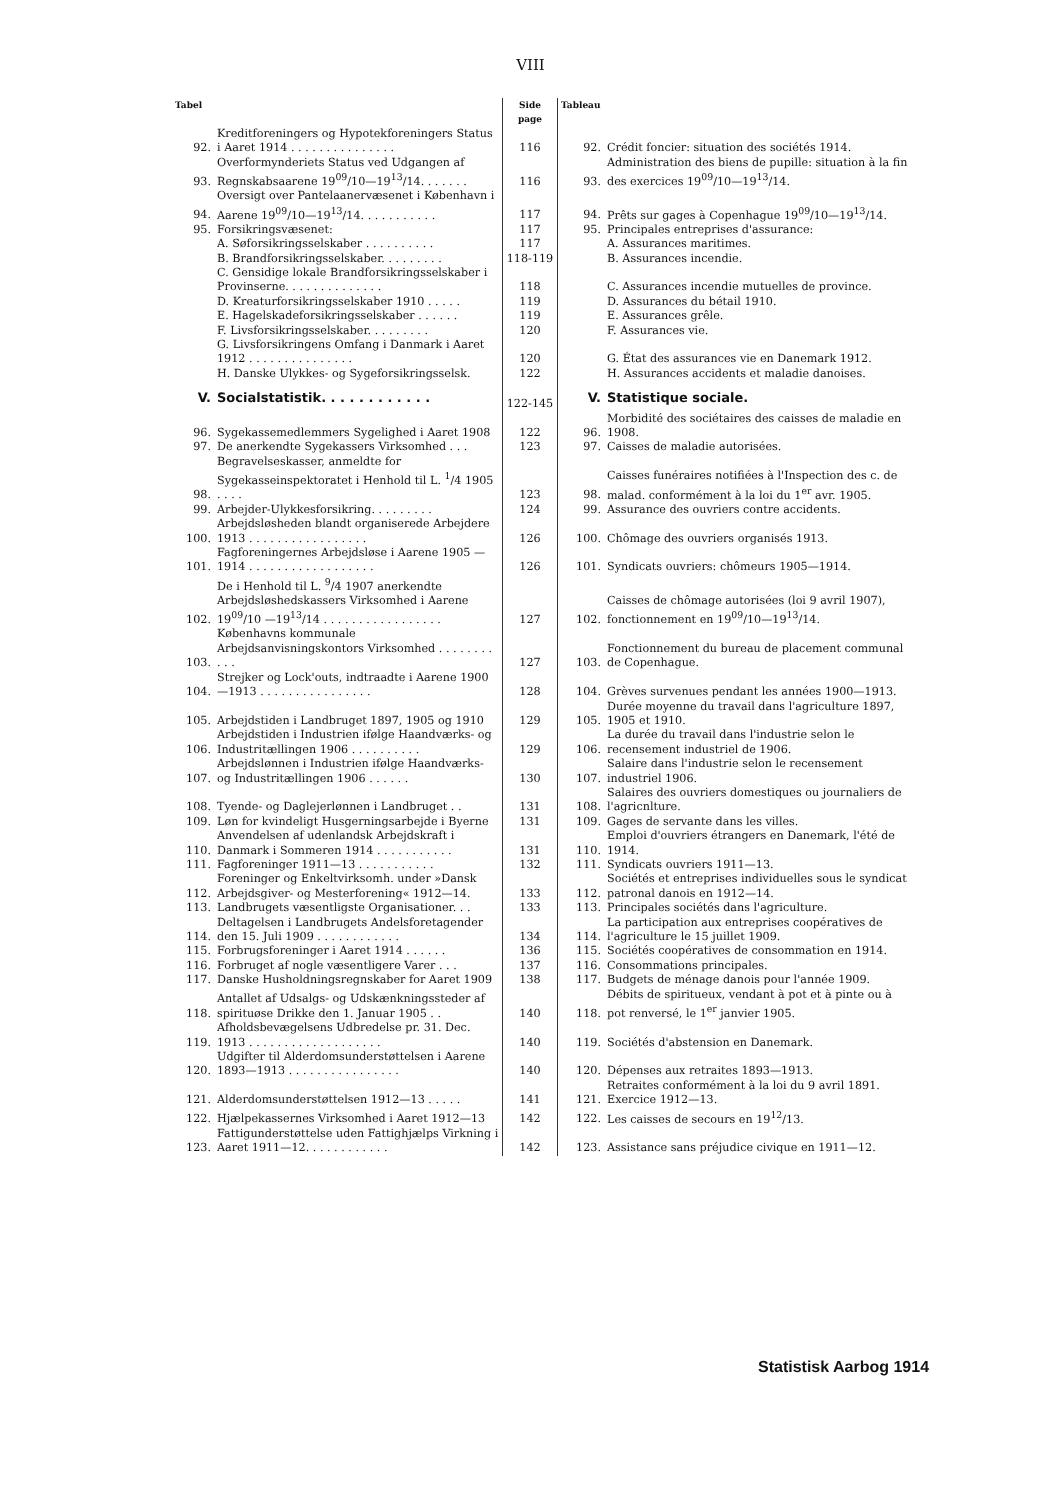VIII
| Tabel | | Side page | Tableau | |
| --- | --- | --- | --- | --- |
| 92. | Kreditforeningers og Hypotekforeningers Status i Aaret 1914 . . . . . . . . . . . . . . . | 116 | 92. | Crédit foncier: situation des sociétés 1914. |
| 93. | Overformynderiets Status ved Udgangen af Regnskabsaarene 19<sup>09</sup>/10—19<sup>13</sup>/14. . . . . . . | 116 | 93. | Administration des biens de pupille: situation à la fin des exercices 19<sup>09</sup>/10—19<sup>13</sup>/14. |
| 94. | Oversigt over Pantelaanervæsenet i København i Aarene 19<sup>09</sup>/10—19<sup>13</sup>/14. . . . . . . . . . . | 117 | 94. | Prêts sur gages à Copenhague 19<sup>09</sup>/10—19<sup>13</sup>/14. |
| 95. | Forsikringsvæsenet: | 117 | 95. | Principales entreprises d'assurance: |
| | A. Søforsikringsselskaber . . . . . . . . . . | 117 | | A. Assurances maritimes. |
| | B. Brandforsikringsselskaber. . . . . . . . . | 118-119 | | B. Assurances incendie. |
| | C. Gensidige lokale Brandforsikringsselskaber i Provinserne. . . . . . . . . . . . . . | 118 | | C. Assurances incendie mutuelles de province. |
| | D. Kreaturforsikringsselskaber 1910 . . . . . | 119 | | D. Assurances du bétail 1910. |
| | E. Hagelskadeforsikringsselskaber . . . . . . | 119 | | E. Assurances grêle. |
| | F. Livsforsikringsselskaber. . . . . . . . . | 120 | | F. Assurances vie. |
| | G. Livsforsikringens Omfang i Danmark i Aaret 1912 . . . . . . . . . . . . . . . | 120 | | G. État des assurances vie en Danemark 1912. |
| | H. Danske Ulykkes- og Sygeforsikringsselsk. | 122 | | H. Assurances accidents et maladie danoises. |
| V. | Socialstatistik. . . . . . . . . . . . | 122-145 | V. | Statistique sociale. |
| 96. | Sygekassemedlemmers Sygelighed i Aaret 1908 | 122 | 96. | Morbidité des sociétaires des caisses de maladie en 1908. |
| 97. | De anerkendte Sygekassers Virksomhed . . . | 123 | 97. | Caisses de maladie autorisées. |
| 98. | Begravelseskasser, anmeldte for Sygekasseinspektoratet i Henhold til L. <sup>1</sup>/4 1905 . . . . | 123 | 98. | Caisses funéraires notifiées à l'Inspection des c. de malad. conformément à la loi du 1<sup>er</sup> avr. 1905. |
| 99. | Arbejder-Ulykkesforsikring. . . . . . . . . | 124 | 99. | Assurance des ouvriers contre accidents. |
| 100. | Arbejdsløsheden blandt organiserede Arbejdere 1913 . . . . . . . . . . . . . . . . . | 126 | 100. | Chômage des ouvriers organisés 1913. |
| 101. | Fagforeningernes Arbejdsløse i Aarene 1905 —1914 . . . . . . . . . . . . . . . . . . | 126 | 101. | Syndicats ouvriers: chômeurs 1905—1914. |
| 102. | De i Henhold til L. <sup>9</sup>/4 1907 anerkendte Arbejdsløshedskassers Virksomhed i Aarene 19<sup>09</sup>/10 —19<sup>13</sup>/14 . . . . . . . . . . . . . . . . . | 127 | 102. | Caisses de chômage autorisées (loi 9 avril 1907), fonctionnement en 19<sup>09</sup>/10—19<sup>13</sup>/14. |
| 103. | Københavns kommunale Arbejdsanvisningskontors Virksomhed . . . . . . . . . . . | 127 | 103. | Fonctionnement du bureau de placement communal de Copenhague. |
| 104. | Strejker og Lock'outs, indtraadte i Aarene 1900—1913 . . . . . . . . . . . . . . . . | 128 | 104. | Grèves survenues pendant les années 1900—1913. |
| 105. | Arbejdstiden i Landbruget 1897, 1905 og 1910 | 129 | 105. | Durée moyenne du travail dans l'agriculture 1897, 1905 et 1910. |
| 106. | Arbejdstiden i Industrien ifølge Haandværks- og Industritællingen 1906 . . . . . . . . . . | 129 | 106. | La durée du travail dans l'industrie selon le recensement industriel de 1906. |
| 107. | Arbejdslønnen i Industrien ifølge Haandværks- og Industritællingen 1906 . . . . . . | 130 | 107. | Salaire dans l'industrie selon le recensement industriel 1906. |
| 108. | Tyende- og Daglejerlønnen i Landbruget . . | 131 | 108. | Salaires des ouvriers domestiques ou journaliers de l'agricnlture. |
| 109. | Løn for kvindeligt Husgerningsarbejde i Byerne | 131 | 109. | Gages de servante dans les villes. |
| 110. | Anvendelsen af udenlandsk Arbejdskraft i Danmark i Sommeren 1914 . . . . . . . . . . . | 131 | 110. | Emploi d'ouvriers étrangers en Danemark, l'été de 1914. |
| 111. | Fagforeninger 1911—13 . . . . . . . . . . . | 132 | 111. | Syndicats ouvriers 1911—13. |
| 112. | Foreninger og Enkeltvirksomh. under »Dansk Arbejdsgiver- og Mesterforening« 1912—14. | 133 | 112. | Sociétés et entreprises individuelles sous le syndicat patronal danois en 1912—14. |
| 113. | Landbrugets væsentligste Organisationer. . . | 133 | 113. | Principales sociétés dans l'agriculture. |
| 114. | Deltagelsen i Landbrugets Andelsforetagender den 15. Juli 1909 . . . . . . . . . . . . | 134 | 114. | La participation aux entreprises coopératives de l'agriculture le 15 juillet 1909. |
| 115. | Forbrugsforeninger i Aaret 1914 . . . . . . | 136 | 115. | Sociétés coopératives de consommation en 1914. |
| 116. | Forbruget af nogle væsentligere Varer . . . | 137 | 116. | Consommations principales. |
| 117. | Danske Husholdningsregnskaber for Aaret 1909 | 138 | 117. | Budgets de ménage danois pour l'année 1909. |
| 118. | Antallet af Udsalgs- og Udskænkningssteder af spirituøse Drikke den 1. Januar 1905 . . | 140 | 118. | Débits de spiritueux, vendant à pot et à pinte ou à pot renversé, le 1<sup>er</sup> janvier 1905. |
| 119. | Afholdsbevægelsens Udbredelse pr. 31. Dec. 1913 . . . . . . . . . . . . . . . . . . . | 140 | 119. | Sociétés d'abstension en Danemark. |
| 120. | Udgifter til Alderdomsunderstøttelsen i Aarene 1893—1913 . . . . . . . . . . . . . . . . | 140 | 120. | Dépenses aux retraites 1893—1913. |
| 121. | Alderdomsunderstøttelsen 1912—13 . . . . . | 141 | 121. | Retraites conformément à la loi du 9 avril 1891. Exercice 1912—13. |
| 122. | Hjælpekassernes Virksomhed i Aaret 1912—13 | 142 | 122. | Les caisses de secours en 19<sup>12</sup>/13. |
| 123. | Fattigunderstøttelse uden Fattighjælps Virkning i Aaret 1911—12. . . . . . . . . . . . | 142 | 123. | Assistance sans préjudice civique en 1911—12. |
Statistisk Aarbog 1914